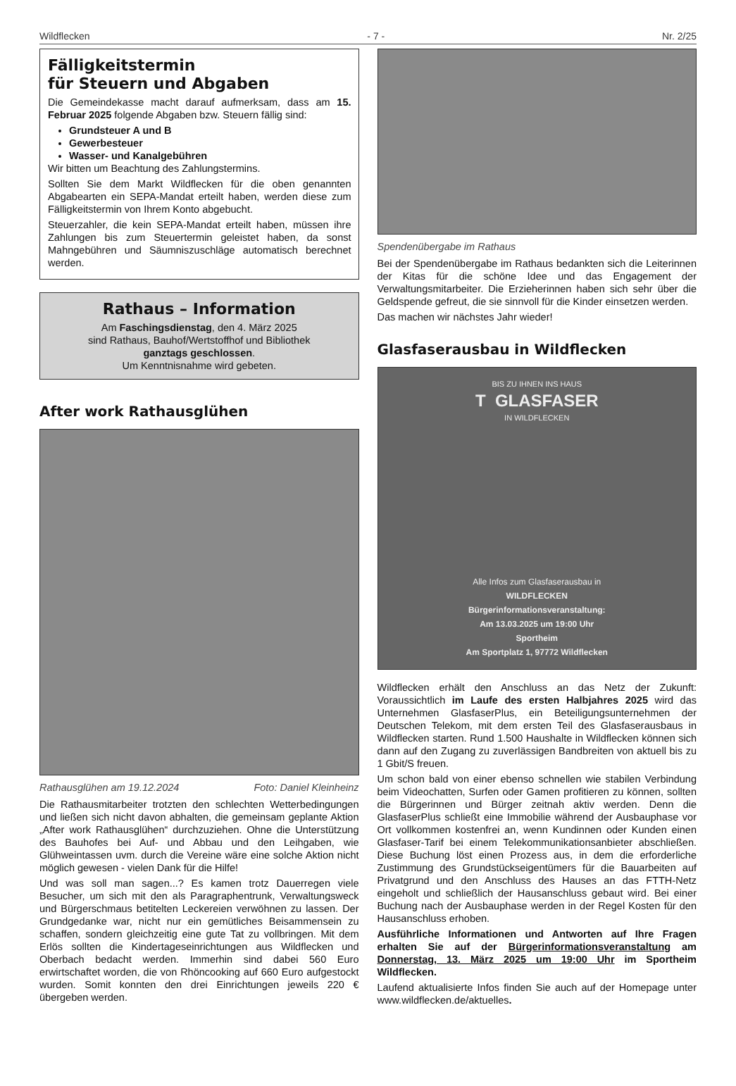Wildflecken - 7 - Nr. 2/25
Fälligkeitstermin
für Steuern und Abgaben
Die Gemeindekasse macht darauf aufmerksam, dass am 15. Februar 2025 folgende Abgaben bzw. Steuern fällig sind:
Grundsteuer A und B
Gewerbesteuer
Wasser- und Kanalgebühren
Wir bitten um Beachtung des Zahlungstermins.
Sollten Sie dem Markt Wildflecken für die oben genannten Abgabearten ein SEPA-Mandat erteilt haben, werden diese zum Fälligkeitstermin von Ihrem Konto abgebucht.
Steuerzahler, die kein SEPA-Mandat erteilt haben, müssen ihre Zahlungen bis zum Steuertermin geleistet haben, da sonst Mahngebühren und Säumniszuschläge automatisch berechnet werden.
Rathaus – Information
Am Faschingsdienstag, den 4. März 2025
sind Rathaus, Bauhof/Wertstoffhof und Bibliothek
ganztags geschlossen.
Um Kenntnisnahme wird gebeten.
After work Rathausglühen
Rathausglühen am 19.12.2024 Foto: Daniel Kleinheinz
Die Rathausmitarbeiter trotzten den schlechten Wetterbedingungen und ließen sich nicht davon abhalten, die gemeinsam geplante Aktion „After work Rathausglühen“ durchzuziehen. Ohne die Unterstützung des Bauhofes bei Auf- und Abbau und den Leihgaben, wie Glühweintassen uvm. durch die Vereine wäre eine solche Aktion nicht möglich gewesen - vielen Dank für die Hilfe!
Und was soll man sagen...? Es kamen trotz Dauerregen viele Besucher, um sich mit den als Paragraphentrunk, Verwaltungsweck und Bürgerschmaus betitelten Leckereien verwöhnen zu lassen. Der Grundgedanke war, nicht nur ein gemütliches Beisammensein zu schaffen, sondern gleichzeitig eine gute Tat zu vollbringen. Mit dem Erlös sollten die Kindertageseinrichtungen aus Wildflecken und Oberbach bedacht werden. Immerhin sind dabei 560 Euro erwirtschaftet worden, die von Rhöncooking auf 660 Euro aufgestockt wurden. Somit konnten den drei Einrichtungen jeweils 220 € übergeben werden.
Spendenübergabe im Rathaus
Bei der Spendenübergabe im Rathaus bedankten sich die Leiterinnen der Kitas für die schöne Idee und das Engagement der Verwaltungsmitarbeiter. Die Erzieherinnen haben sich sehr über die Geldspende gefreut, die sie sinnvoll für die Kinder einsetzen werden.
Das machen wir nächstes Jahr wieder!
Glasfaserausbau in Wildflecken
BIS ZU IHNEN INS HAUS
T GLASFASER
IN WILDFLECKEN
Alle Infos zum Glasfaserausbau in
WILDFLECKEN
Bürgerinformationsveranstaltung:
Am 13.03.2025 um 19:00 Uhr
Sportheim
Am Sportplatz 1, 97772 Wildflecken
Wildflecken erhält den Anschluss an das Netz der Zukunft: Voraussichtlich im Laufe des ersten Halbjahres 2025 wird das Unternehmen GlasfaserPlus, ein Beteiligungsunternehmen der Deutschen Telekom, mit dem ersten Teil des Glasfaserausbaus in Wildflecken starten. Rund 1.500 Haushalte in Wildflecken können sich dann auf den Zugang zu zuverlässigen Bandbreiten von aktuell bis zu 1 Gbit/S freuen.
Um schon bald von einer ebenso schnellen wie stabilen Verbindung beim Videochatten, Surfen oder Gamen profitieren zu können, sollten die Bürgerinnen und Bürger zeitnah aktiv werden. Denn die GlasfaserPlus schließt eine Immobilie während der Ausbauphase vor Ort vollkommen kostenfrei an, wenn Kundinnen oder Kunden einen Glasfaser-Tarif bei einem Telekommunikationsanbieter abschließen. Diese Buchung löst einen Prozess aus, in dem die erforderliche Zustimmung des Grundstückseigentümers für die Bauarbeiten auf Privatgrund und den Anschluss des Hauses an das FTTH-Netz eingeholt und schließlich der Hausanschluss gebaut wird. Bei einer Buchung nach der Ausbauphase werden in der Regel Kosten für den Hausanschluss erhoben.
Ausführliche Informationen und Antworten auf Ihre Fragen erhalten Sie auf der Bürgerinformationsveranstaltung am Donnerstag, 13. März 2025 um 19:00 Uhr im Sportheim Wildflecken.
Laufend aktualisierte Infos finden Sie auch auf der Homepage unter www.wildflecken.de/aktuelles.